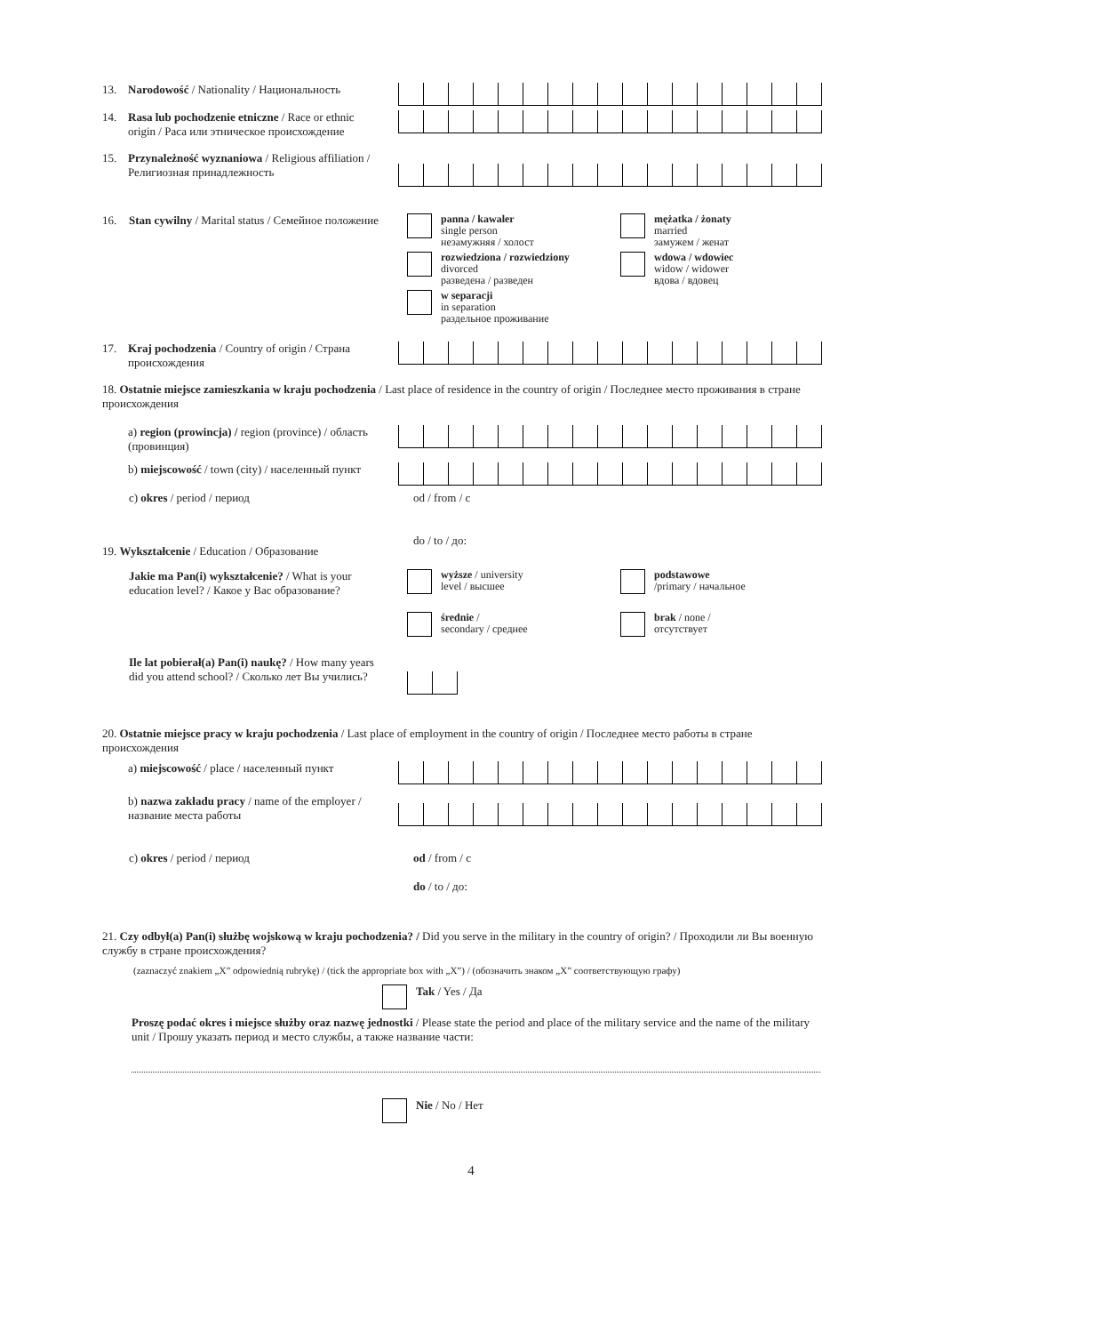13.
Narodowość / Nationality / Национальность
14.
Rasa lub pochodzenie etniczne / Race or ethnic origin / Раса или этническое происхождение
15.
Przynależność wyznaniowa / Religious affiliation / Религиозная принадлежность
16.
Stan cywilny / Marital status / Семейное положение
panna / kawaler
single person
незамужняя / холост
rozwiedziona / rozwiedziony
divorced
разведена / разведен
w separacji
in separation
раздельное проживание
mężatka / żonaty
married
замужем / женат
wdowa / wdowiec
widow / widower
вдова / вдовец
17.
Kraj pochodzenia / Country of origin / Страна происхождения
18. Ostatnie miejsce zamieszkania w kraju pochodzenia / Last place of residence in the country of origin / Последнее место проживания в стране происхождения
a) region (prowincja) / region (province) / область (провинция)
b) miejscowość / town (city) / населенный пункт
c) okres / period / период
od / from / с
do / to / до:
19. Wykształcenie / Education / Образование
Jakie ma Pan(i) wykształcenie? / What is your education level? / Какое у Вас образование?
wyższe / university
level / высшее
średnie /
secondary / среднее
podstawowe
/primary / начальное
brak / none /
отсутствует
Ile lat pobierał(a) Pan(i) naukę? / How many years did you attend school? / Сколько лет Вы учились?
20. Ostatnie miejsce pracy w kraju pochodzenia / Last place of employment in the country of origin / Последнее место работы в стране происхождения
a) miejscowość / place / населенный пункт
b) nazwa zakładu pracy / name of the employer / название места работы
c) okres / period / период
od / from / с
do / to / до:
21. Czy odbył(a) Pan(i) służbę wojskową w kraju pochodzenia? / Did you serve in the military in the country of origin? / Проходили ли Вы военную службу в стране происхождения?
(zaznaczyć znakiem „X” odpowiednią rubrykę) / (tick the appropriate box with „X”) / (обозначить знаком „X” соответствующую графу)
Tak / Yes / Да
Proszę podać okres i miejsce służby oraz nazwę jednostki / Please state the period and place of the military service and the name of the military unit / Прошу указать период и место службы, а также название части:
Nie / No / Нет
4